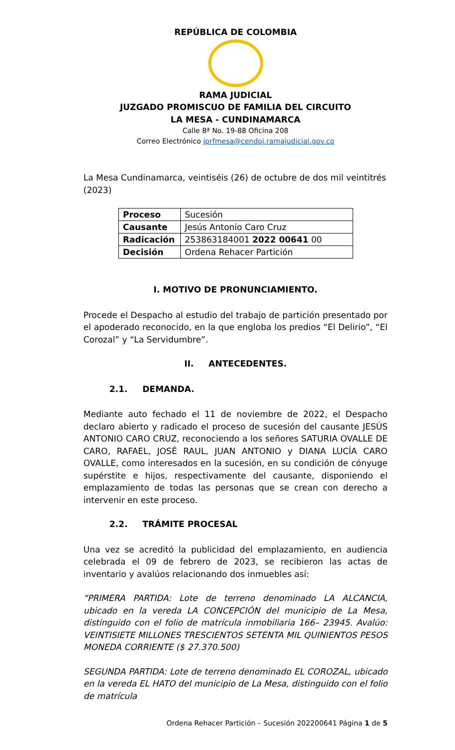REPÚBLICA DE COLOMBIA
RAMA JUDICIAL
JUZGADO PROMISCUO DE FAMILIA DEL CIRCUITO
LA MESA - CUNDINAMARCA
Calle 8ª No. 19-88 Oficina 208
Correo Electrónico jprfmesa@cendoj.ramajudicial.gov.co
La Mesa Cundinamarca, veintiséis (26) de octubre de dos mil veintitrés (2023)
| Proceso | Sucesión |
| Causante | Jesús Antonio Caro Cruz |
| Radicación | 253863184001 2022 00641 00 |
| Decisión | Ordena Rehacer Partición |
I. MOTIVO DE PRONUNCIAMIENTO.
Procede el Despacho al estudio del trabajo de partición presentado por el apoderado reconocido, en la que engloba los predios “El Delirio”, “El Corozal” y “La Servidumbre”.
II. ANTECEDENTES.
2.1. DEMANDA.
Mediante auto fechado el 11 de noviembre de 2022, el Despacho declaro abierto y radicado el proceso de sucesión del causante JESÚS ANTONIO CARO CRUZ, reconociendo a los señores SATURIA OVALLE DE CARO, RAFAEL, JOSÉ RAUL, JUAN ANTONIO y DIANA LUCÍA CARO OVALLE, como interesados en la sucesión, en su condición de cónyuge supérstite e hijos, respectivamente del causante, disponiendo el emplazamiento de todas las personas que se crean con derecho a intervenir en este proceso.
2.2. TRÁMITE PROCESAL
Una vez se acreditó la publicidad del emplazamiento, en audiencia celebrada el 09 de febrero de 2023, se recibieron las actas de inventario y avalúos relacionando dos inmuebles así:
“PRIMERA PARTIDA: Lote de terreno denominado LA ALCANCIA, ubicado en la vereda LA CONCEPCIÓN del municipio de La Mesa, distinguido con el folio de matrícula inmobiliaria 166– 23945. Avalúo: VEINTISIETE MILLONES TRESCIENTOS SETENTA MIL QUINIENTOS PESOS MONEDA CORRIENTE ($ 27.370.500)
SEGUNDA PARTIDA: Lote de terreno denominado EL COROZAL, ubicado en la vereda EL HATO del municipio de La Mesa, distinguido con el folio de matrícula
Ordena Rehacer Partición – Sucesión 202200641 Página 1 de 5